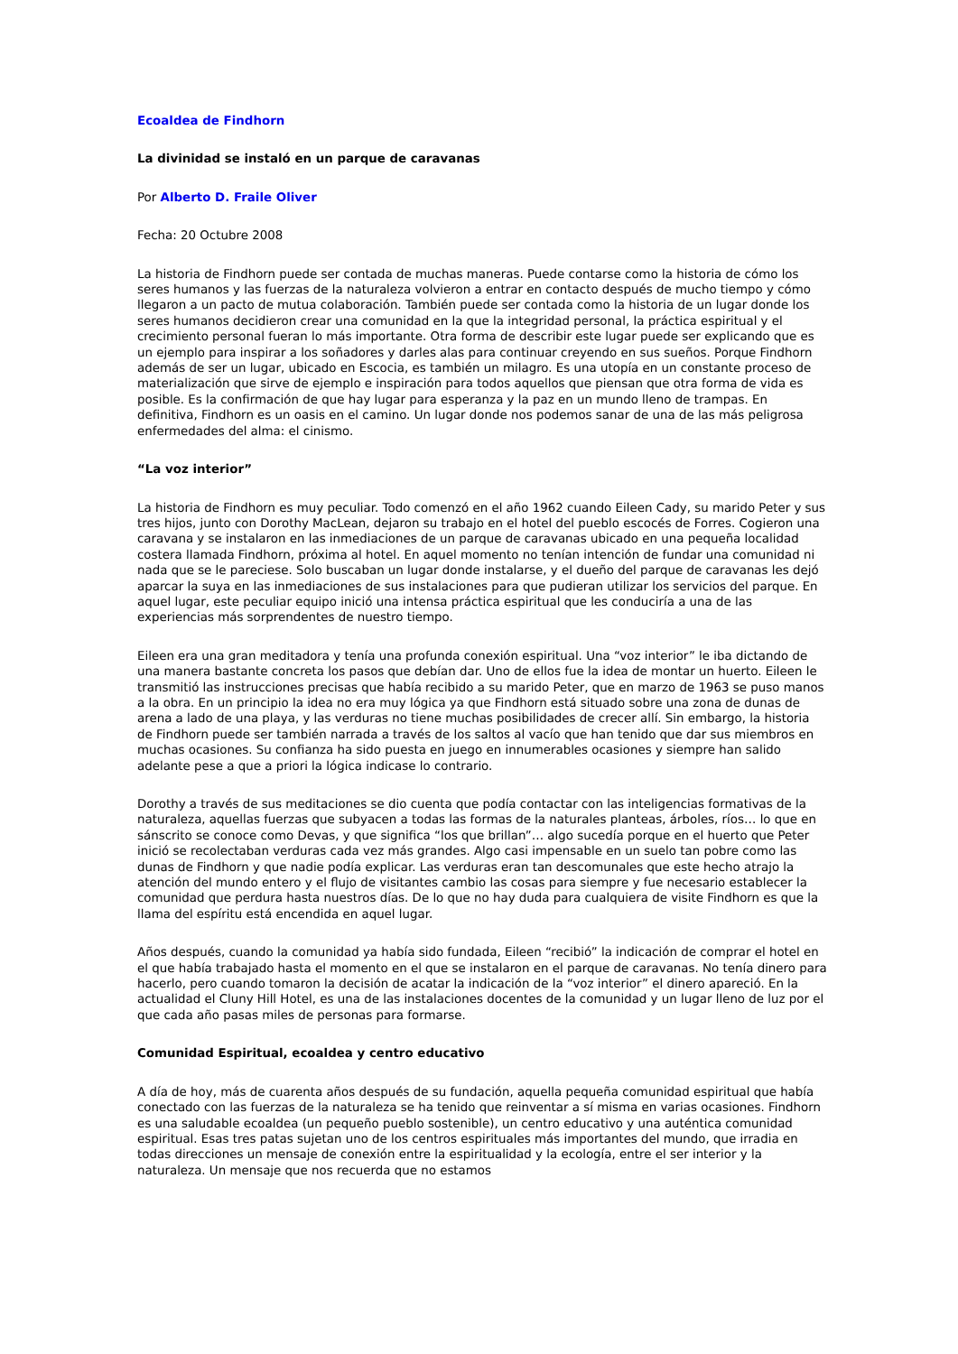Ecoaldea de Findhorn
La divinidad se instaló en un parque de caravanas
Por Alberto D. Fraile Oliver
Fecha: 20 Octubre 2008
La historia de Findhorn puede ser contada de muchas maneras. Puede contarse como la historia de cómo los seres humanos y las fuerzas de la naturaleza volvieron a entrar en contacto después de mucho tiempo y cómo llegaron a un pacto de mutua colaboración. También puede ser contada como la historia de un lugar donde los seres humanos decidieron crear una comunidad en la que la integridad personal, la práctica espiritual y el crecimiento personal fueran lo más importante. Otra forma de describir este lugar puede ser explicando que es un ejemplo para inspirar a los soñadores y darles alas para continuar creyendo en sus sueños. Porque Findhorn además de ser un lugar, ubicado en Escocia, es también un milagro. Es una utopía en un constante proceso de materialización que sirve de ejemplo e inspiración para todos aquellos que piensan que otra forma de vida es posible. Es la confirmación de que hay lugar para esperanza y la paz en un mundo lleno de trampas. En definitiva, Findhorn es un oasis en el camino. Un lugar donde nos podemos sanar de una de las más peligrosa enfermedades del alma: el cinismo.
“La voz interior”
La historia de Findhorn es muy peculiar. Todo comenzó en el año 1962 cuando Eileen Cady, su marido Peter y sus tres hijos, junto con Dorothy MacLean, dejaron su trabajo en el hotel del pueblo escocés de Forres. Cogieron una caravana y se instalaron en las inmediaciones de un parque de caravanas ubicado en una pequeña localidad costera llamada Findhorn, próxima al hotel. En aquel momento no tenían intención de fundar una comunidad ni nada que se le pareciese. Solo buscaban un lugar donde instalarse, y el dueño del parque de caravanas les dejó aparcar la suya en las inmediaciones de sus instalaciones para que pudieran utilizar los servicios del parque. En aquel lugar, este peculiar equipo inició una intensa práctica espiritual que les conduciría a una de las experiencias más sorprendentes de nuestro tiempo.
Eileen era una gran meditadora y tenía una profunda conexión espiritual. Una “voz interior” le iba dictando de una manera bastante concreta los pasos que debían dar. Uno de ellos fue la idea de montar un huerto. Eileen le transmitió las instrucciones precisas que había recibido a su marido Peter, que en marzo de 1963 se puso manos a la obra. En un principio la idea no era muy lógica ya que Findhorn está situado sobre una zona de dunas de arena a lado de una playa, y las verduras no tiene muchas posibilidades de crecer allí. Sin embargo, la historia de Findhorn puede ser también narrada a través de los saltos al vacío que han tenido que dar sus miembros en muchas ocasiones. Su confianza ha sido puesta en juego en innumerables ocasiones y siempre han salido adelante pese a que a priori la lógica indicase lo contrario.
Dorothy a través de sus meditaciones se dio cuenta que podía contactar con las inteligencias formativas de la naturaleza, aquellas fuerzas que subyacen a todas las formas de la naturales planteas, árboles, ríos… lo que en sánscrito se conoce como Devas, y que significa “los que brillan”… algo sucedía porque en el huerto que Peter inició se recolectaban verduras cada vez más grandes. Algo casi impensable en un suelo tan pobre como las dunas de Findhorn y que nadie podía explicar. Las verduras eran tan descomunales que este hecho atrajo la atención del mundo entero y el flujo de visitantes cambio las cosas para siempre y fue necesario establecer la comunidad que perdura hasta nuestros días. De lo que no hay duda para cualquiera de visite Findhorn es que la llama del espíritu está encendida en aquel lugar.
Años después, cuando la comunidad ya había sido fundada, Eileen “recibió” la indicación de comprar el hotel en el que había trabajado hasta el momento en el que se instalaron en el parque de caravanas. No tenía dinero para hacerlo, pero cuando tomaron la decisión de acatar la indicación de la “voz interior” el dinero apareció. En la actualidad el Cluny Hill Hotel, es una de las instalaciones docentes de la comunidad y un lugar lleno de luz por el que cada año pasas miles de personas para formarse.
Comunidad Espiritual, ecoaldea y centro educativo
A día de hoy, más de cuarenta años después de su fundación, aquella pequeña comunidad espiritual que había conectado con las fuerzas de la naturaleza se ha tenido que reinventar a sí misma en varias ocasiones. Findhorn es una saludable ecoaldea (un pequeño pueblo sostenible), un centro educativo y una auténtica comunidad espiritual. Esas tres patas sujetan uno de los centros espirituales más importantes del mundo, que irradia en todas direcciones un mensaje de conexión entre la espiritualidad y la ecología, entre el ser interior y la naturaleza. Un mensaje que nos recuerda que no estamos